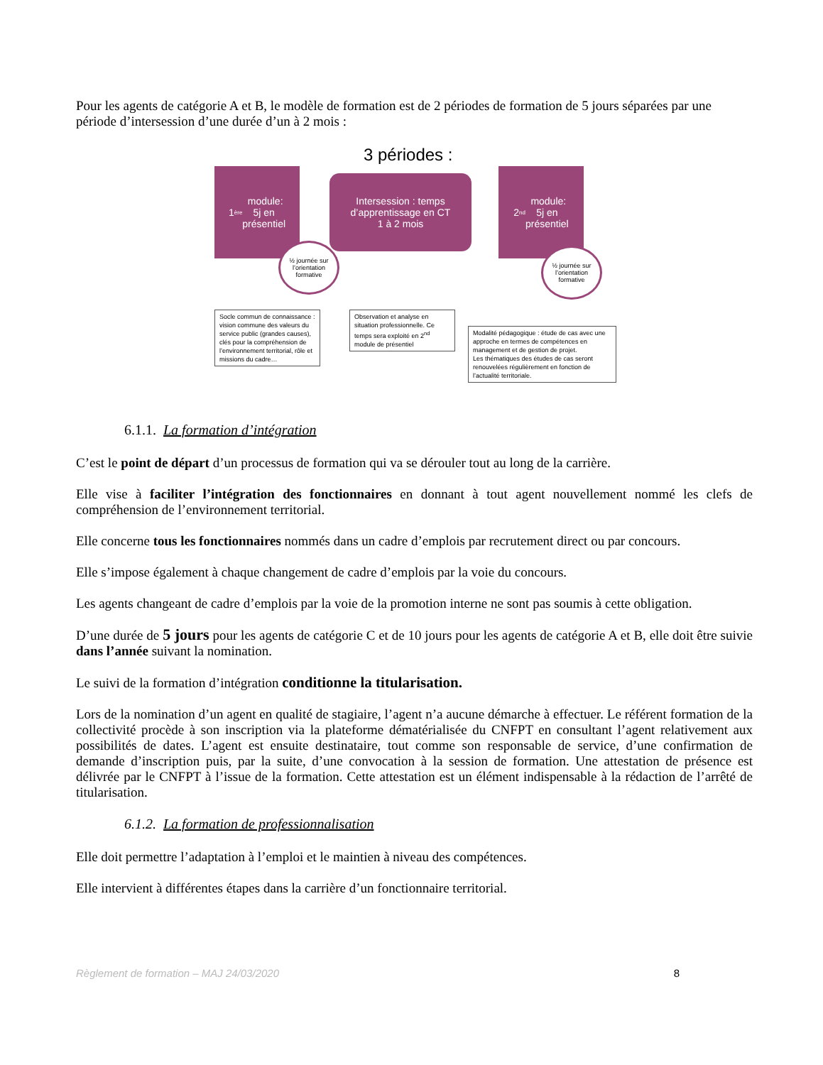Pour les agents de catégorie A et B, le modèle de formation est de 2 périodes de formation de 5 jours séparées par une période d’intersession d’une durée d’un à 2 mois :
3 périodes :
1<sup>ère</sup> module:
5j en
présentiel
Intersession : temps d’apprentissage en CT
1 à 2 mois
2<sup>nd</sup> module:
5j en
présentiel
½ journée sur l’orientation formative
½ journée sur l’orientation formative
Socle commun de connaissance : vision commune des valeurs du service public (grandes causes), clés pour la compréhension de l’environnement territorial, rôle et missions du cadre…
Observation et analyse en situation professionnelle. Ce temps sera exploité en 2<sup>nd</sup> module de présentiel
Modalité pédagogique : étude de cas avec une approche en termes de compétences en management et de gestion de projet.
Les thématiques des études de cas seront renouvelées régulièrement en fonction de l’actualité territoriale.
6.1.1. La formation d’intégration
C’est le point de départ d’un processus de formation qui va se dérouler tout au long de la carrière.
Elle vise à faciliter l’intégration des fonctionnaires en donnant à tout agent nouvellement nommé les clefs de compréhension de l’environnement territorial.
Elle concerne tous les fonctionnaires nommés dans un cadre d’emplois par recrutement direct ou par concours.
Elle s’impose également à chaque changement de cadre d’emplois par la voie du concours.
Les agents changeant de cadre d’emplois par la voie de la promotion interne ne sont pas soumis à cette obligation.
D’une durée de 5 jours pour les agents de catégorie C et de 10 jours pour les agents de catégorie A et B, elle doit être suivie dans l’année suivant la nomination.
Le suivi de la formation d’intégration conditionne la titularisation.
Lors de la nomination d’un agent en qualité de stagiaire, l’agent n’a aucune démarche à effectuer. Le référent formation de la collectivité procède à son inscription via la plateforme dématérialisée du CNFPT en consultant l’agent relativement aux possibilités de dates. L’agent est ensuite destinataire, tout comme son responsable de service, d’une confirmation de demande d’inscription puis, par la suite, d’une convocation à la session de formation. Une attestation de présence est délivrée par le CNFPT à l’issue de la formation. Cette attestation est un élément indispensable à la rédaction de l’arrêté de titularisation.
6.1.2. La formation de professionnalisation
Elle doit permettre l’adaptation à l’emploi et le maintien à niveau des compétences.
Elle intervient à différentes étapes dans la carrière d’un fonctionnaire territorial.
Règlement de formation – MAJ 24/03/2020 8